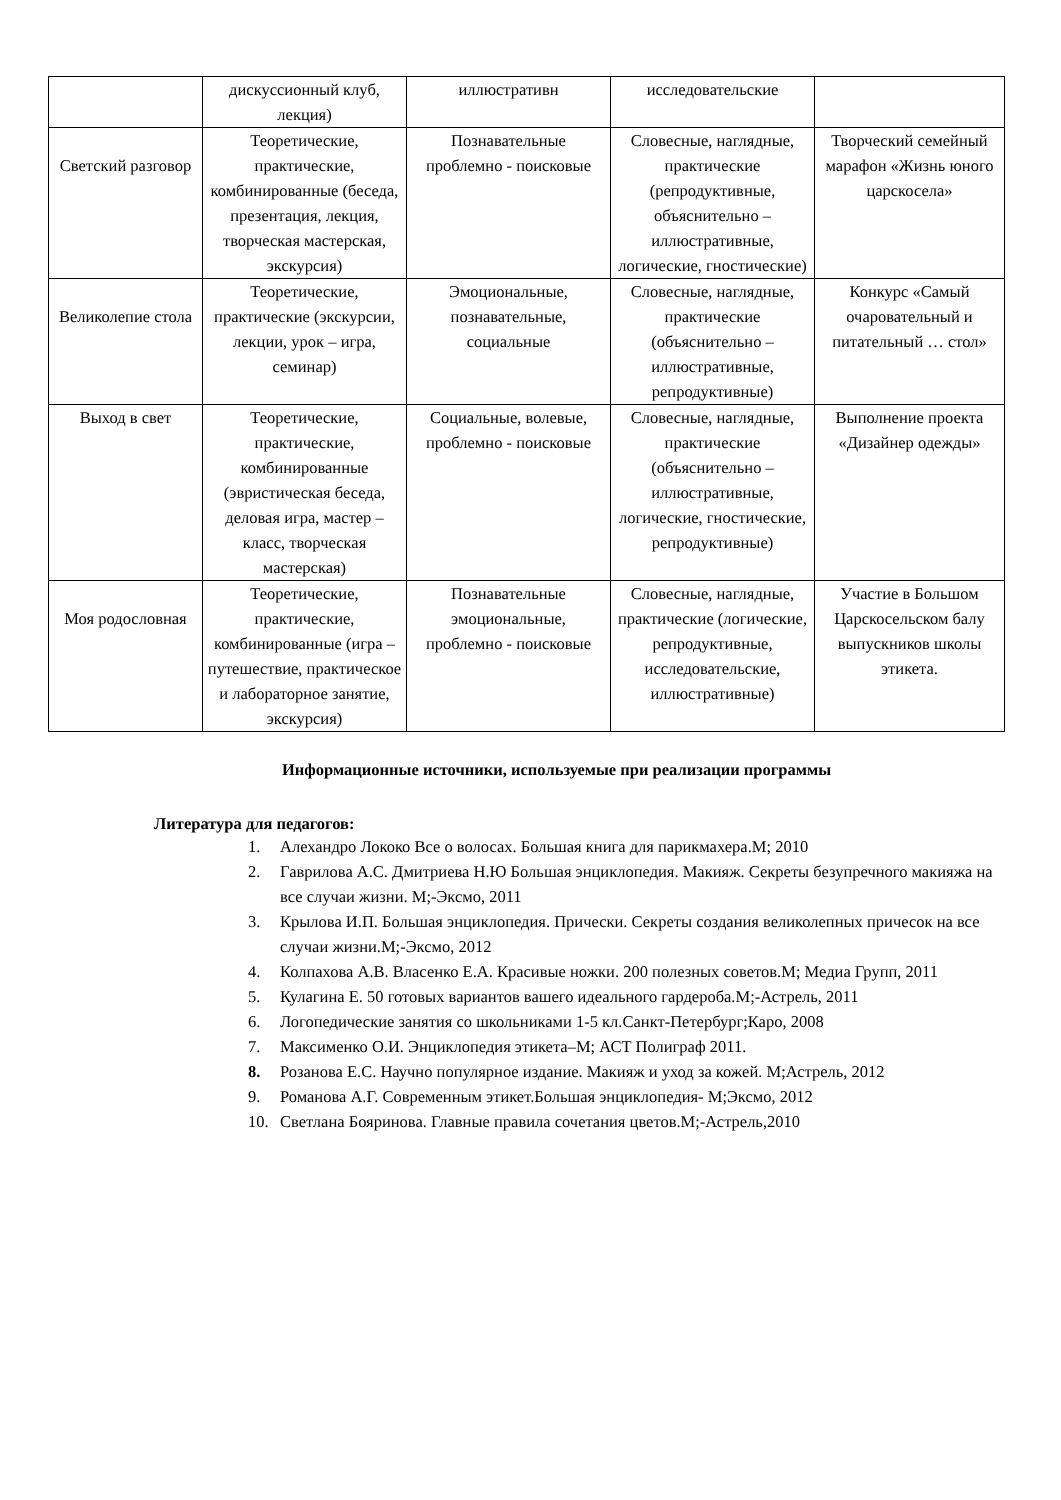| | дискуссионный клуб, лекция) | иллюстративн | исследовательские | |
| Светский разговор | Теоретические, практические, комбинированные (беседа, презентация, лекция, творческая мастерская, экскурсия) | Познавательные проблемно - поисковые | Словесные, наглядные, практические (репродуктивные, объяснительно – иллюстративные, логические, гностические) | Творческий семейный марафон «Жизнь юного царскосела» |
| Великолепие стола | Теоретические, практические (экскурсии, лекции, урок – игра, семинар) | Эмоциональные, познавательные, социальные | Словесные, наглядные, практические (объяснительно – иллюстративные, репродуктивные) | Конкурс «Самый очаровательный и питательный … стол» |
| Выход в свет | Теоретические, практические, комбинированные (эвристическая беседа, деловая игра, мастер – класс, творческая мастерская) | Социальные, волевые, проблемно - поисковые | Словесные, наглядные, практические (объяснительно – иллюстративные, логические, гностические, репродуктивные) | Выполнение проекта «Дизайнер одежды» |
| Моя родословная | Теоретические, практические, комбинированные (игра – путешествие, практическое и лабораторное занятие, экскурсия) | Познавательные эмоциональные, проблемно - поисковые | Словесные, наглядные, практические (логические, репродуктивные, исследовательские, иллюстративные) | Участие в Большом Царскосельском балу выпускников школы этикета. |
Информационные источники, используемые при реализации программы
Литература для педагогов:
1. Алехандро Лококо Все о волосах. Большая книга для парикмахера.М; 2010
2. Гаврилова А.С. Дмитриева Н.Ю Большая энциклопедия. Макияж. Секреты безупречного макияжа на все случаи жизни. М;-Эксмо, 2011
3. Крылова И.П. Большая энциклопедия. Прически. Секреты создания великолепных причесок на все случаи жизни.М;-Эксмо, 2012
4. Колпахова А.В. Власенко Е.А. Красивые ножки. 200 полезных советов.М; Медиа Групп, 2011
5. Кулагина Е. 50 готовых вариантов вашего идеального гардероба.М;-Астрель, 2011
6. Логопедические занятия со школьниками 1-5 кл.Санкт-Петербург;Каро, 2008
7. Максименко О.И. Энциклопедия этикета–М; АСТ Полиграф 2011.
8. Розанова Е.С. Научно популярное издание. Макияж и уход за кожей. М;Астрель, 2012
9. Романова А.Г. Современным этикет.Большая энциклопедия- М;Эксмо, 2012
10. Светлана Бояринова. Главные правила сочетания цветов.М;-Астрель,2010